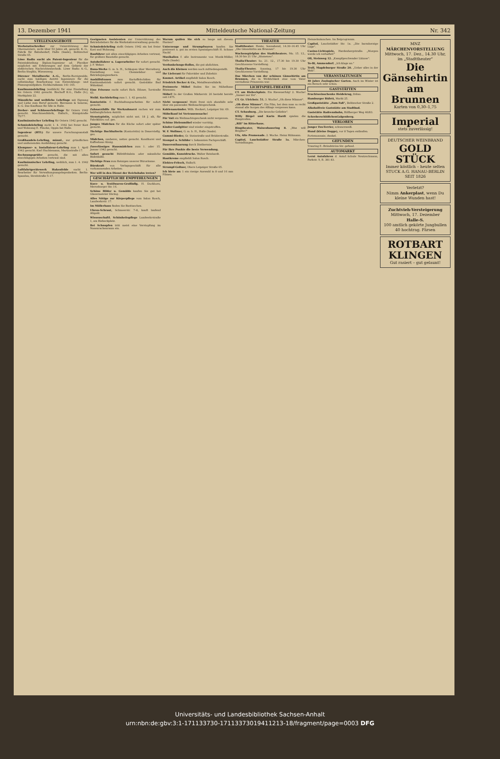13. Dezember 1941 Mitteldeutsche National-Zeitung Nr. 342
STELLENANGEBOTE
Werkstattschreiber zur Unterstützung des Obermeisters, nicht über 50 Jahre alt, gesucht. K.-G., Fabrik für Bahnbedarf, Halle (Saale), Delitzscher Straße 65.
Löwe Radio sucht als Patent-Ingenieur für die Patentabteilung Diplom-Ingenieur od. Physiker möglichst mit Erfahrungen auf dem Gebiete der elektrischen Nachrichtentechnik. Löwe Radio A.-G., Berlin-Steglitz, Wiesenweg.
Dürener Metallwerke A.-G., Berlin-Borsigwalde, sucht zum baldigen Antritt Ingenieure für die selbständige Bearbeitung von Entwicklungs- und Planungsaufgaben. Eichborndamm 141–165.
Kaufmannslehrling (weiblich) für eine Einstellung bis Ostern 1942 gesucht. Bischoff K.G., Halle (S.), Marktplatz 22.
Männliche und weibliche Lehrlinge mit Eignung und Liebe zum Beruf gesucht. Biermann & Semrau, K.-G. Das Kaufhaus für Alle in Halle.
Dreher- und Schlosserlehrlinge für Ostern 1942 gesucht. Maschinenfabrik, Halle/S., Königstraße 75/77.
Kaufmännischer Lehrling für Ostern 1942 gesucht.
Schmiedelehrling sucht 1. 4. 1942 bei freier Kost und Wohnung E. Flincke, Oppin bei Halle.
Ingenieur (HTL) für unsere Forschungsanstalt gesucht.
Großhandels-Lehrling, männl., zur gründlichen und umfassenden Ausbildung gesucht.
Klempner- u. Installateur-Lehrling zum 1. April 1942 gesucht. Karl Huchtemann, Martinstraße 17.
Rechnungsprüfer gesucht, die mit allen einschlägigen Arbeiten vertraut sind.
Kaufmännischer Lehrling, weiblich, zum 1. 4. 1942 gesucht.
Luftfahrtgerätewerk Hakenfelde sucht 1. Bearbeiter für Verwaltungsangelegenheiten. Berlin-Spandau, Streitstraße 5–17.
Geeigneten Assistenten zur Unterstützung des Betriebsleiters für die Werkstattsverwaltung gesucht.
Schmiedelehrling stellt Ostern 1942 ein bei freier Kost und Wohnung.
Bauführer mit allen einschlägigen Arbeiten vertraut, für größere Baustelle gesucht.
Autobeifahrer u. Lagerarbeiter für sofort gesucht. J. F. Weber.
Buna-Werke G. m. b. H., Schkopau über Merseburg. Einstellung von: Chemielabor- und Betriebsjungwerkern.
Aushilfsfrauen zum Kartoffelschälen für Kantinenbetrieb sofort gesucht. Gaststätte Bad Wittekind.
Eine Friseuse sucht sofort Rich. Ethner, Torstraße 43.
Weibl. Kochlehrling zum 1. 1. 42 gesucht.
Kontoristin f. Buchhaltungsarbeiten für sofort gesucht.
Zahnarzthilfe für Werkzahnarzt suchen wir zum baldmöglichsten Antritt.
Stenotypistin, möglichst nicht unt. 18 J. alt, für Fabrikbüro sof. ges.
Junges Mädchen für die Küche sofort oder später gesucht.
Tüchtige Buchhalterin (Kontoristin) in Dauerstellg. ges.
Mädchen, sauberes, nettes gesucht. Konditorei und Kaffeehaus König.
Zuverlässiges Hausmädchen zum 1. oder 15. Januar 1942 gesucht.
Sofort gesucht Büfettfräulein oder männliche Büfetthilfe.
Tüchtige Frau zum Reinigen unserer Büroräume.
Bürokraft von Verlagsgeschäft für alle vorkommenden Arbeiten.
Wer will in den Dienst der Reichsbahn treten?
GESCHÄFTLICHE EMPFEHLUNGEN
Kurz- u. Textilwaren-Großhdlg. H. Dockhorn, Merseburger Str. 16.
Schöne Bilder u. Gemälde kaufen Sie gut bei Glasermeister Döring.
Alles Nötige zur Körperpflege vom Salon Rosch, Landwehrstr. 17.
Im Möllerhaus finden Sie Basttaschen.
Uhren-Schraut, Schmeerstr. 7–8, kauft laufend Altgold.
Wissenschaftl. Schönheitspflege Landwehrstraße 1, am Riebeckplatz.
Bei Schnupfen tritt meist eine Verstopfung im Nasenrachenraum ein.
Warum quälen Sie sich so lange mit diesem Husten?
Unterzeuge und Strumpfwaren kaufen Sie preiswert u. gut im ersten Spezialgeschäft H. Schnee Nachf.
Musikalien f. alle Instrumente von Musik-Müller, Halle (Saale).
Verdunkelungs-Rollos, die gut abdichten.
Auch die Kleinen werden noch zufriedengestellt.
Ihr Lieferant für Fahrräder und Zubehör.
Kosmet. Artikel empfiehlt Salon Rosch.
Friedrich Becker & Co., Metallwarenfabrik.
Preiswerte Möbel finden Sie im Möbelhaus Bitzmann.
Möbel! In der Großen Märkerstr. 26 besteht bereits seit 1875.
Nicht vergessen! Mutti freut sich ebenfalls sehr über ein passendes Weihnachtsgeschenk.
Kohlenanzünder. Wilh. Heckert, Leipziger Str. 69.
Möbelkauf ist Vertrauenssache!
Für Vati ein Weihnachtsgeschenk nicht vergessen.
Schöne Dielenmöbel wieder vorrätig.
Kinder-Laufgitter sind wieder eingetroffen.
W. F. Wollmer, G. m. b. H., Halle (Saale).
Gummi-Bieder, Gr. Steinstraße und Brüderstraße.
Stempel u. Schilder v. bekannten Fachgeschäft.
Dauerenthaarung durch Diathermie.
Für Ihre Punkte die beste Verwendung.
Gemälde, Kunstdrucke. Walter Reinhardt.
Hautkreme empfiehlt Salon Rosch.
Elektro-Fritsch, Halle/S.
Strumpf-Geßner, Obere Leipziger Straße 65.
Ich biete an: 1 ein riesige Auswahl in 8 und 16 mm Filmen.
THEATER
Stadttheater: Heute, Sonnabend, 14.30–16.45 Uhr „Die Gänsehirtin am Brunnen".
Wochenspielplan des Stadttheaters. Mo. 15. 12., 18.30 bis 21 Uhr „Idomeneo".
Thalia-Theater: So. 21. 12., 17.30 bis 19.30 Uhr Geschlossene Vorstellung.
Thalia-Theater. Sonntag, 17 bis 19.30 Uhr Geschlossene Vorstellung.
Das Märchen von der schönen Gänsehirtin am Brunnen, die in Wirklichkeit eine vom Vater verstoßene Prinzessin war.
LICHTSPIEL-THEATER
CT. am Riebeckplatz. Ein Riesenerfolg! 2. Woche! „Immer nur Du".
CT. Gr. Ulrichstr. 51. 3. Woche! „Oh diese Männer".
„Oh diese Männer". Ein Film, bei dem man so recht einmal alle Sorgen des Alltags vergessen kann.
CT. Schauburg. „Die keusche Geliebte".
Willy Birgel und Karin Hardt spielen die Hauptrollen.
„Rili" im Ritterhaus.
Ringtheater, Waisenhausring 8. „Was will Brigitte?"
Ufa, Alte Promenade. 2. Woche. Heinz Rühmann.
Capitol, Lauchstädter Straße 1a. Märchen-Vorstellungen.
Heinzelmännchen. Im Beiprogramm.
Capitol, Lauchstädter Str. 1a. „Die barmherzige Lüge".
Casino-Lichtspiele, Hardenbergstraße. „Morgen werde ich verhaftet!"
Oli, Steinweg 12. „Kampfgeschwader Lützow".
To-Bi, Ammendorf. „Ich klage an."
Troll, Magdeburger Straße 20. „Ueber alles in der Welt".
VERANSTALTUNGEN
40 Jahre Zoologischer Garten. Auch im Winter ist ein Besuch sehr schön.
GASTSTÄTTEN
Fruchtweinschenke Heidekrug, Dölau.
Hamburger Büfett, Markt 25.
Großgaststätte „Zum Faß", Delitzscher Straße 2.
Alkoholfreie Gaststätte am Stadtbad.
Gaststätte Radrennbahn, Böllberger Weg 40/83.
SchreberschlößchenGalgenberg.
VERLOREN
Junger Fox-Terrier, schwarzweiß.
Hund (kleine Dogge), vor 8 Tagen entlaufen.
Portemonnaie, dunkel.
GEFUNDEN
Trauring E.-Brändström-Str. gefund.
AUTOMARKT
Lernt Autofahren d. Autof.-Schule Neutzschmann, Parkstr. 9, R. 381 83.
MNZ
MÄRCHENVORSTELLUNG
Mittwoch, 17. Dez., 14.30 Uhr, im „Stadttheater"
Die Gänsehirtin am Brunnen
Karten von 0,30–1,75
Imperial
stets zuverlässig!
DEUTSCHER WEINBRAND
GOLD STÜCK
Immer köstlich – heute selten
STUCK A.G. HANAU-BERLIN
SEIT 1826
Verletzt?
Nimm Ankerplast, wenn Du kleine Wunden hast!
Zuchtvieh-Versteigerung
Mittwoch, 17. Dezember
Halle-S.
100 amtlich gekörte Jungbullen
40 hochtrag. Färsen
ROTBART KLINGEN
Gut rasiert – gut gelaunt!
Universitäts- und Landesbibliothek Sachsen-Anhalt
urn:nbn:de:gbv:3:1-171133730-17113373019411213-18/fragment/page=0003 DFG